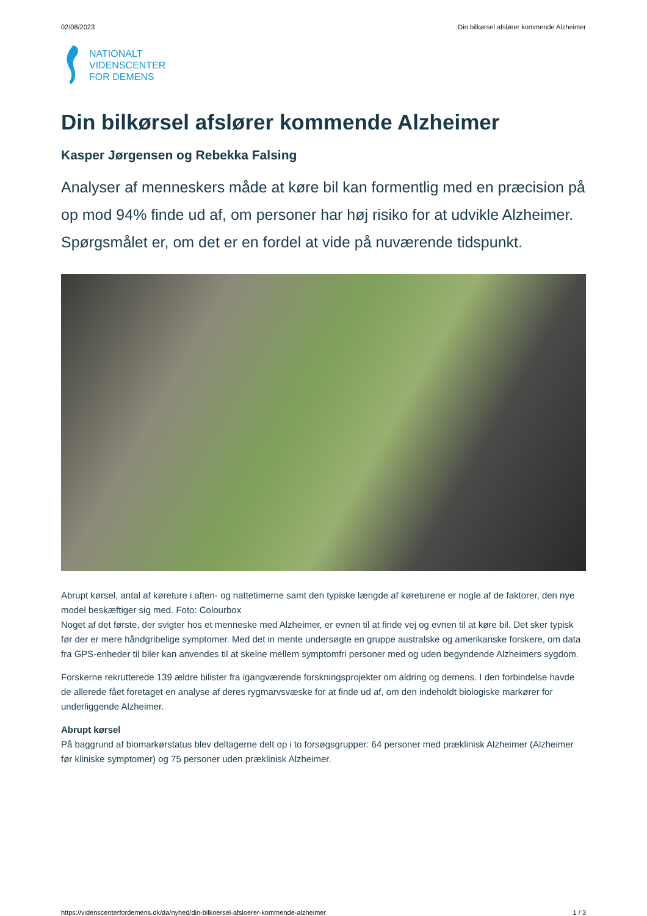02/08/2023 Din bilkørsel afslører kommende Alzheimer
NATIONALT
VIDENSCENTER
FOR DEMENS
Din bilkørsel afslører kommende Alzheimer
Kasper Jørgensen og Rebekka Falsing
Analyser af menneskers måde at køre bil kan formentlig med en præcision på op mod 94% finde ud af, om personer har høj risiko for at udvikle Alzheimer. Spørgsmålet er, om det er en fordel at vide på nuværende tidspunkt.
Abrupt kørsel, antal af køreture i aften- og nattetimerne samt den typiske længde af køreturene er nogle af de faktorer, den nye model beskæftiger sig med. Foto: Colourbox
Noget af det første, der svigter hos et menneske med Alzheimer, er evnen til at finde vej og evnen til at køre bil. Det sker typisk før der er mere håndgribelige symptomer. Med det in mente undersøgte en gruppe australske og amerikanske forskere, om data fra GPS-enheder til biler kan anvendes til at skelne mellem symptomfri personer med og uden begyndende Alzheimers sygdom.
Forskerne rekrutterede 139 ældre bilister fra igangværende forskningsprojekter om aldring og demens. I den forbindelse havde de allerede fået foretaget en analyse af deres rygmarvsvæske for at finde ud af, om den indeholdt biologiske markører for underliggende Alzheimer.
Abrupt kørsel
På baggrund af biomarkørstatus blev deltagerne delt op i to forsøgsgrupper: 64 personer med præklinisk Alzheimer (Alzheimer før kliniske symptomer) og 75 personer uden præklinisk Alzheimer.
https://videnscenterfordemens.dk/da/nyhed/din-bilkoersel-afsloerer-kommende-alzheimer 1 / 3